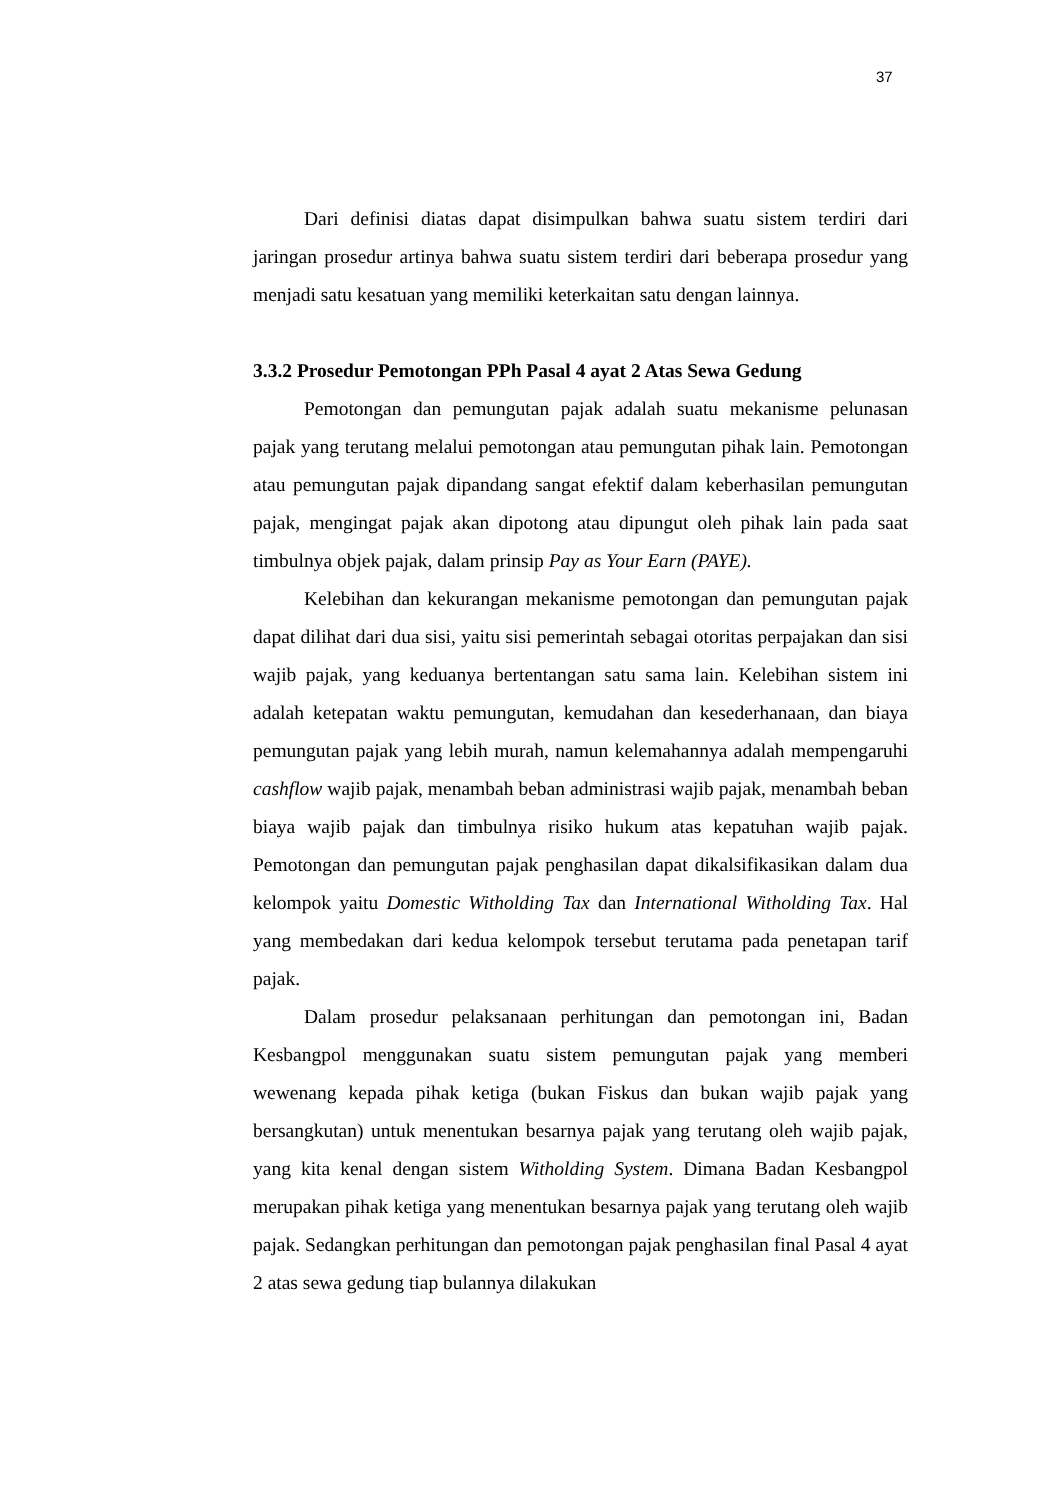37
Dari definisi diatas dapat disimpulkan bahwa suatu sistem terdiri dari jaringan prosedur artinya bahwa suatu sistem terdiri dari beberapa prosedur yang menjadi satu kesatuan yang memiliki keterkaitan satu dengan lainnya.
3.3.2 Prosedur Pemotongan PPh Pasal 4 ayat 2 Atas Sewa Gedung
Pemotongan dan pemungutan pajak adalah suatu mekanisme pelunasan pajak yang terutang melalui pemotongan atau pemungutan pihak lain. Pemotongan atau pemungutan pajak dipandang sangat efektif dalam keberhasilan pemungutan pajak, mengingat pajak akan dipotong atau dipungut oleh pihak lain pada saat timbulnya objek pajak, dalam prinsip Pay as Your Earn (PAYE).
Kelebihan dan kekurangan mekanisme pemotongan dan pemungutan pajak dapat dilihat dari dua sisi, yaitu sisi pemerintah sebagai otoritas perpajakan dan sisi wajib pajak, yang keduanya bertentangan satu sama lain. Kelebihan sistem ini adalah ketepatan waktu pemungutan, kemudahan dan kesederhanaan, dan biaya pemungutan pajak yang lebih murah, namun kelemahannya adalah mempengaruhi cashflow wajib pajak, menambah beban administrasi wajib pajak, menambah beban biaya wajib pajak dan timbulnya risiko hukum atas kepatuhan wajib pajak. Pemotongan dan pemungutan pajak penghasilan dapat dikalsifikasikan dalam dua kelompok yaitu Domestic Witholding Tax dan International Witholding Tax. Hal yang membedakan dari kedua kelompok tersebut terutama pada penetapan tarif pajak.
Dalam prosedur pelaksanaan perhitungan dan pemotongan ini, Badan Kesbangpol menggunakan suatu sistem pemungutan pajak yang memberi wewenang kepada pihak ketiga (bukan Fiskus dan bukan wajib pajak yang bersangkutan) untuk menentukan besarnya pajak yang terutang oleh wajib pajak, yang kita kenal dengan sistem Witholding System. Dimana Badan Kesbangpol merupakan pihak ketiga yang menentukan besarnya pajak yang terutang oleh wajib pajak. Sedangkan perhitungan dan pemotongan pajak penghasilan final Pasal 4 ayat 2 atas sewa gedung tiap bulannya dilakukan